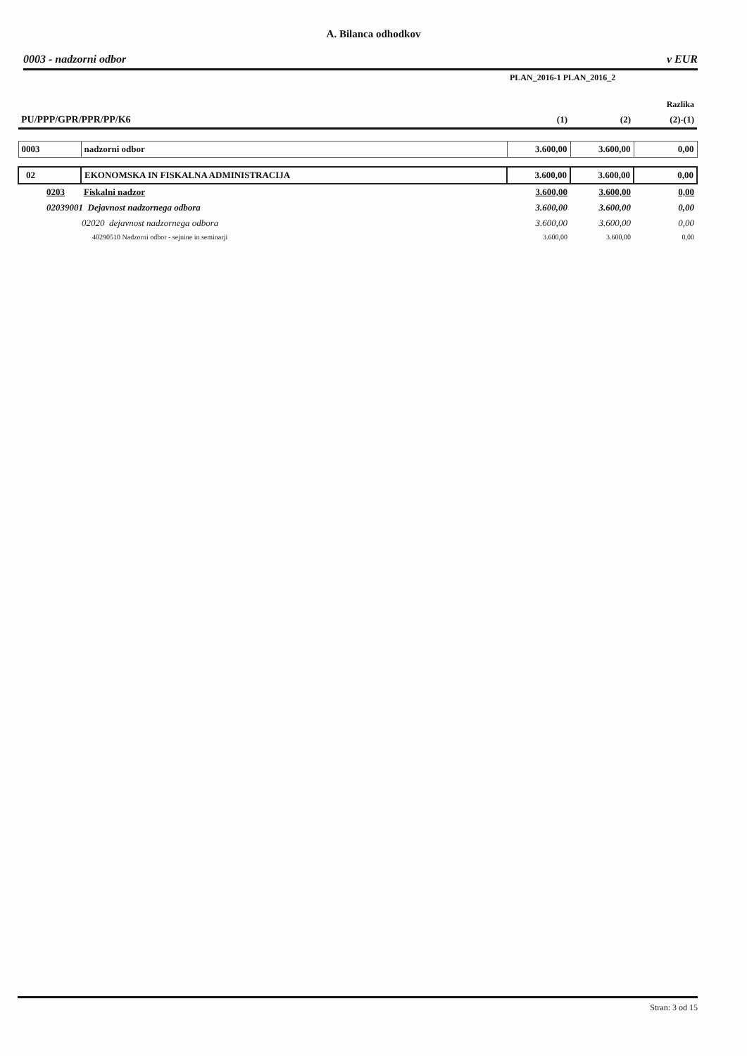A. Bilanca odhodkov
0003 - nadzorni odbor v EUR
| | | PLAN_2016-1 PLAN_2016_2 | | |
| | | | | Razlika |
| PU/PPP/GPR/PPR/PP/K6 | | (1) | (2) | (2)-(1) |
| 0003 | nadzorni odbor | 3.600,00 | 3.600,00 | 0,00 |
| 02 | EKONOMSKA IN FISKALNA ADMINISTRACIJA | 3.600,00 | 3.600,00 | 0,00 |
| 0203 | Fiskalni nadzor | 3.600,00 | 3.600,00 | 0,00 |
| 02039001 Dejavnost nadzornega odbora | | 3.600,00 | 3.600,00 | 0,00 |
| 02020 dejavnost nadzornega odbora | | 3.600,00 | 3.600,00 | 0,00 |
| 40290510 Nadzorni odbor - sejnine in seminarji | | 3.600,00 | 3.600,00 | 0,00 |
Stran: 3 od 15